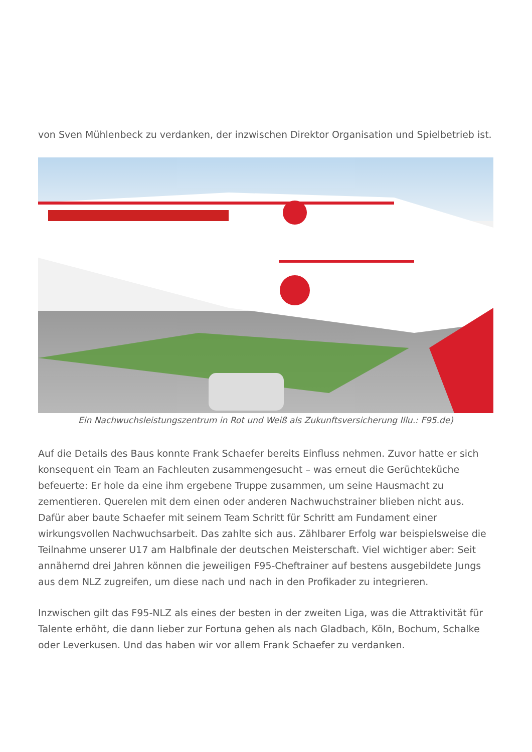von Sven Mühlenbeck zu verdanken, der inzwischen Direktor Organisation und Spielbetrieb ist.
Ein Nachwuchsleistungszentrum in Rot und Weiß als Zukunftsversicherung Illu.: F95.de)
Auf die Details des Baus konnte Frank Schaefer bereits Einfluss nehmen. Zuvor hatte er sich konsequent ein Team an Fachleuten zusammengesucht – was erneut die Gerüchteküche befeuerte: Er hole da eine ihm ergebene Truppe zusammen, um seine Hausmacht zu zementieren. Querelen mit dem einen oder anderen Nachwuchstrainer blieben nicht aus. Dafür aber baute Schaefer mit seinem Team Schritt für Schritt am Fundament einer wirkungsvollen Nachwuchsarbeit. Das zahlte sich aus. Zählbarer Erfolg war beispielsweise die Teilnahme unserer U17 am Halbfinale der deutschen Meisterschaft. Viel wichtiger aber: Seit annähernd drei Jahren können die jeweiligen F95-Cheftrainer auf bestens ausgebildete Jungs aus dem NLZ zugreifen, um diese nach und nach in den Profikader zu integrieren.
Inzwischen gilt das F95-NLZ als eines der besten in der zweiten Liga, was die Attraktivität für Talente erhöht, die dann lieber zur Fortuna gehen als nach Gladbach, Köln, Bochum, Schalke oder Leverkusen. Und das haben wir vor allem Frank Schaefer zu verdanken.